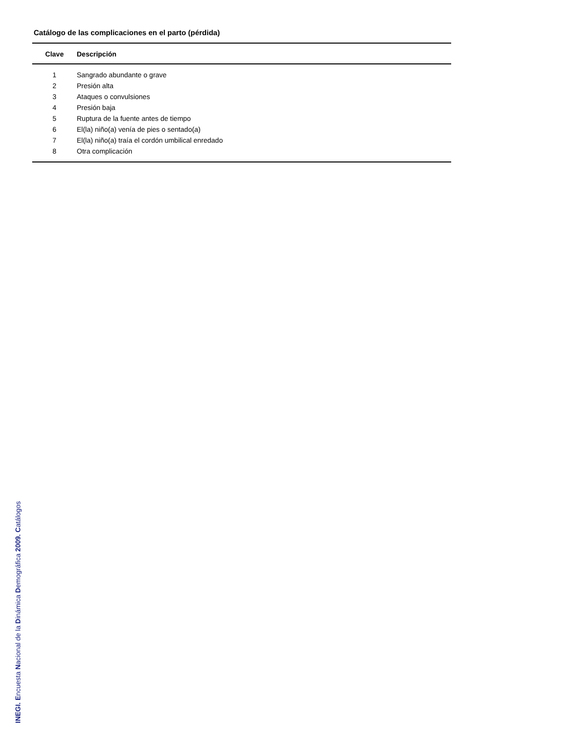Catálogo de las complicaciones en el parto (pérdida)
| Clave | Descripción |
| --- | --- |
| 1 | Sangrado abundante o grave |
| 2 | Presión alta |
| 3 | Ataques o convulsiones |
| 4 | Presión baja |
| 5 | Ruptura de la fuente antes de tiempo |
| 6 | El(la) niño(a) venía de pies o sentado(a) |
| 7 | El(la) niño(a) traía el cordón umbilical enredado |
| 8 | Otra complicación |
INEGI. Encuesta Nacional de la Dinámica Demográfica 2009. Catálogos